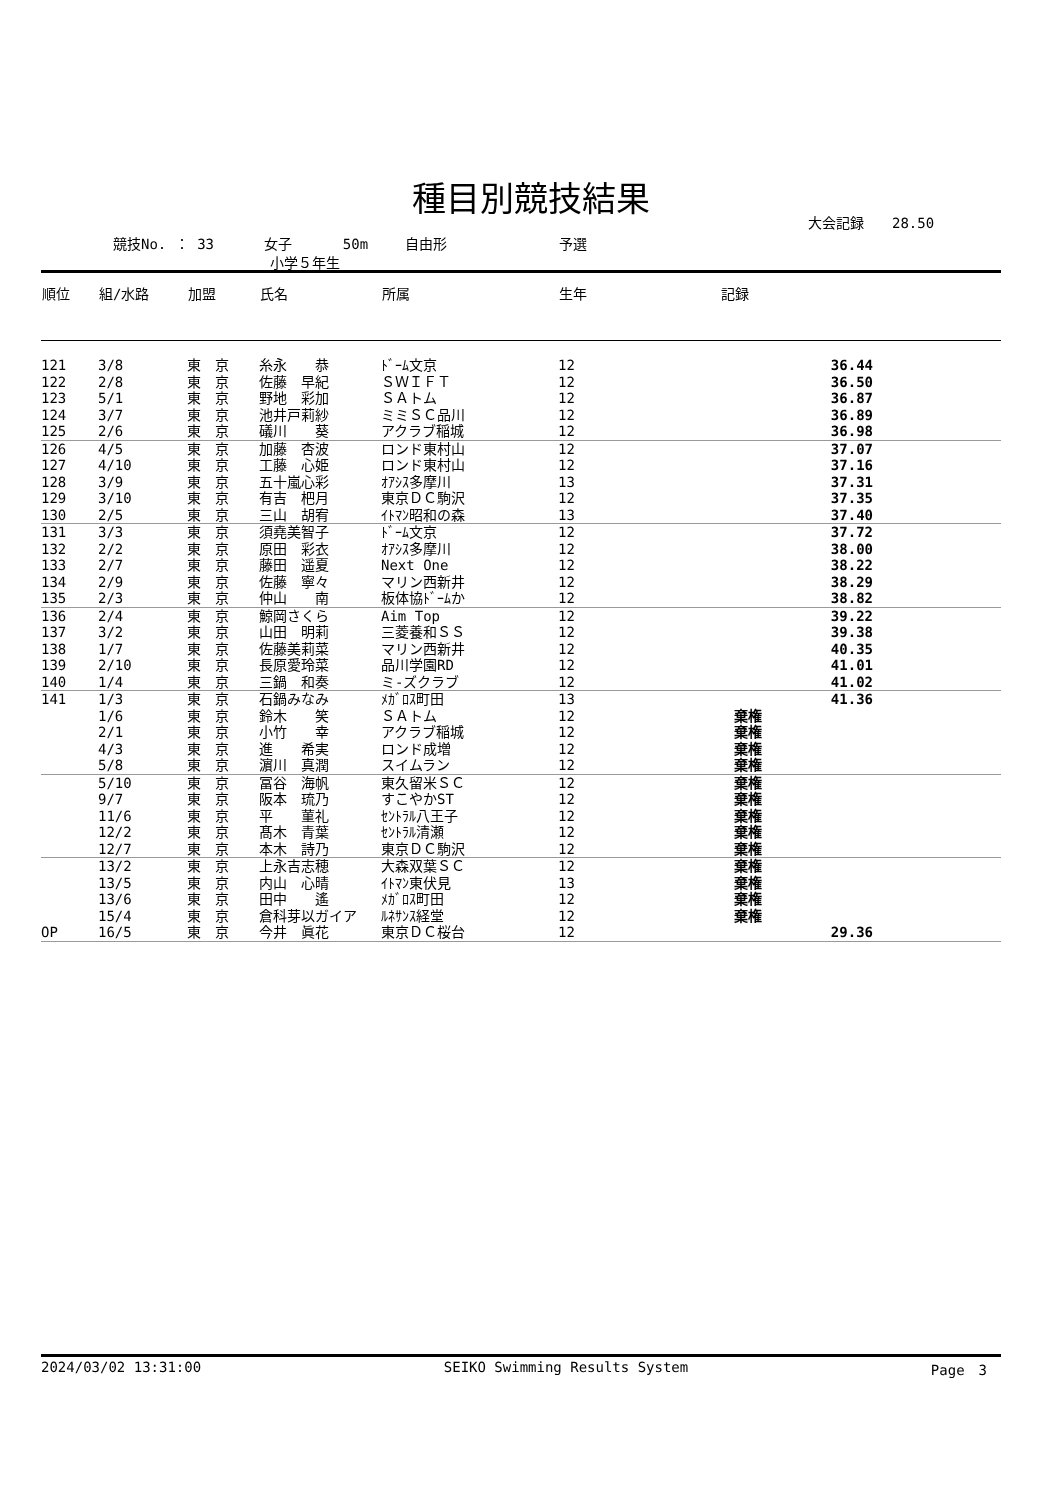種目別競技結果
大会記録　　28.50
競技No. ： 33　　　 女子　　　 50m　　 自由形　　　　　　　　予選
小学５年生
| 順位 | 組/水路 | 加盟 | 氏名 | 所属 | 生年 | 記録 |
| --- | --- | --- | --- | --- | --- | --- |
| 121 | 3/8 | 東 京 | 糸永 恭 | ﾄﾞｰﾑ文京 | 12 | 36.44 |
| 122 | 2/8 | 東 京 | 佐藤 早紀 | ＳＷＩＦＴ | 12 | 36.50 |
| 123 | 5/1 | 東 京 | 野地 彩加 | ＳＡトム | 12 | 36.87 |
| 124 | 3/7 | 東 京 | 池井戸莉紗 | ミミＳＣ品川 | 12 | 36.89 |
| 125 | 2/6 | 東 京 | 礒川 葵 | アクラブ稲城 | 12 | 36.98 |
| 126 | 4/5 | 東 京 | 加藤 杏波 | ロンド東村山 | 12 | 37.07 |
| 127 | 4/10 | 東 京 | 工藤 心姫 | ロンド東村山 | 12 | 37.16 |
| 128 | 3/9 | 東 京 | 五十嵐心彩 | ｵｱｼｽ多摩川 | 13 | 37.31 |
| 129 | 3/10 | 東 京 | 有吉 杷月 | 東京ＤＣ駒沢 | 12 | 37.35 |
| 130 | 2/5 | 東 京 | 三山 胡宥 | ｲﾄﾏﾝ昭和の森 | 13 | 37.40 |
| 131 | 3/3 | 東 京 | 須堯美智子 | ﾄﾞｰﾑ文京 | 12 | 37.72 |
| 132 | 2/2 | 東 京 | 原田 彩衣 | ｵｱｼｽ多摩川 | 12 | 38.00 |
| 133 | 2/7 | 東 京 | 藤田 遥夏 | Next One | 12 | 38.22 |
| 134 | 2/9 | 東 京 | 佐藤 寧々 | マリン西新井 | 12 | 38.29 |
| 135 | 2/3 | 東 京 | 仲山 南 | 板体協ﾄﾞｰﾑか | 12 | 38.82 |
| 136 | 2/4 | 東 京 | 鯨岡さくら | Aim Top | 12 | 39.22 |
| 137 | 3/2 | 東 京 | 山田 明莉 | 三菱養和ＳＳ | 12 | 39.38 |
| 138 | 1/7 | 東 京 | 佐藤美莉菜 | マリン西新井 | 12 | 40.35 |
| 139 | 2/10 | 東 京 | 長原愛玲菜 | 品川学園RD | 12 | 41.01 |
| 140 | 1/4 | 東 京 | 三鍋 和奏 | ミ-ズクラブ | 12 | 41.02 |
| 141 | 1/3 | 東 京 | 石鍋みなみ | ﾒｶﾞﾛｽ町田 | 13 | 41.36 |
| | 1/6 | 東 京 | 鈴木 笑 | ＳＡトム | 12 | 棄権 |
| | 2/1 | 東 京 | 小竹 幸 | アクラブ稲城 | 12 | 棄権 |
| | 4/3 | 東 京 | 進 希実 | ロンド成増 | 12 | 棄権 |
| | 5/8 | 東 京 | 濵川 真潤 | スイムラン | 12 | 棄権 |
| | 5/10 | 東 京 | 冨谷 海帆 | 東久留米ＳＣ | 12 | 棄権 |
| | 9/7 | 東 京 | 阪本 琉乃 | すこやかST | 12 | 棄権 |
| | 11/6 | 東 京 | 平 菫礼 | ｾﾝﾄﾗﾙ八王子 | 12 | 棄権 |
| | 12/2 | 東 京 | 髙木 青葉 | ｾﾝﾄﾗﾙ清瀬 | 12 | 棄権 |
| | 12/7 | 東 京 | 本木 詩乃 | 東京ＤＣ駒沢 | 12 | 棄権 |
| | 13/2 | 東 京 | 上永吉志穂 | 大森双葉ＳＣ | 12 | 棄権 |
| | 13/5 | 東 京 | 内山 心晴 | ｲﾄﾏﾝ東伏見 | 13 | 棄権 |
| | 13/6 | 東 京 | 田中 遙 | ﾒｶﾞﾛｽ町田 | 12 | 棄権 |
| | 15/4 | 東 京 | 倉科芽以ガイア | ﾙﾈｻﾝｽ経堂 | 12 | 棄権 |
| OP | 16/5 | 東 京 | 今井 眞花 | 東京ＤＣ桜台 | 12 | 29.36 |
2024/03/02 13:31:00 SEIKO Swimming Results System Page　3